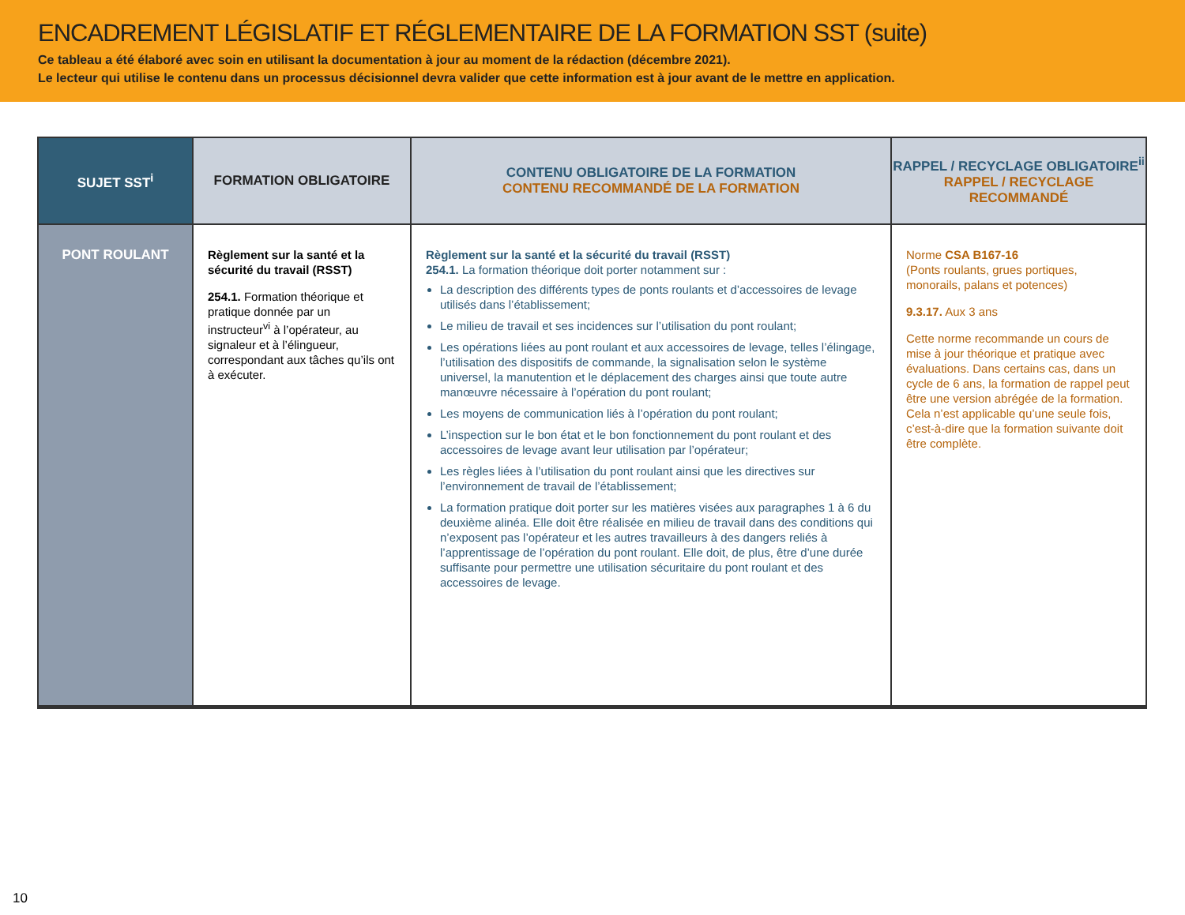ENCADREMENT LÉGISLATIF ET RÉGLEMENTAIRE DE LA FORMATION SST (suite)
Ce tableau a été élaboré avec soin en utilisant la documentation à jour au moment de la rédaction (décembre 2021).
Le lecteur qui utilise le contenu dans un processus décisionnel devra valider que cette information est à jour avant de le mettre en application.
| SUJET SST<sup>i</sup> | FORMATION OBLIGATOIRE | CONTENU OBLIGATOIRE DE LA FORMATION CONTENU RECOMMANDÉ DE LA FORMATION | RAPPEL / RECYCLAGE OBLIGATOIRE<sup>ii</sup> RAPPEL / RECYCLAGE RECOMMANDÉ |
| --- | --- | --- | --- |
| PONT ROULANT | Règlement sur la santé et la sécurité du travail (RSST) 254.1. Formation théorique et pratique donnée par un instructeur<sup>vi</sup> à l’opérateur, au signaleur et à l’élingueur, correspondant aux tâches qu’ils ont à exécuter. | Règlement sur la santé et la sécurité du travail (RSST) 254.1. La formation théorique doit porter notamment sur : La description des différents types de ponts roulants et d’accessoires de levage utilisés dans l’établissement; Le milieu de travail et ses incidences sur l’utilisation du pont roulant; Les opérations liées au pont roulant et aux accessoires de levage, telles l’élingage, l’utilisation des dispositifs de commande, la signalisation selon le système universel, la manutention et le déplacement des charges ainsi que toute autre manœuvre nécessaire à l’opération du pont roulant; Les moyens de communication liés à l’opération du pont roulant; L’inspection sur le bon état et le bon fonctionnement du pont roulant et des accessoires de levage avant leur utilisation par l’opérateur; Les règles liées à l’utilisation du pont roulant ainsi que les directives sur l’environnement de travail de l’établissement; La formation pratique doit porter sur les matières visées aux paragraphes 1 à 6 du deuxième alinéa. Elle doit être réalisée en milieu de travail dans des conditions qui n’exposent pas l’opérateur et les autres travailleurs à des dangers reliés à l’apprentissage de l’opération du pont roulant. Elle doit, de plus, être d’une durée suffisante pour permettre une utilisation sécuritaire du pont roulant et des accessoires de levage. | Norme CSA B167-16 (Ponts roulants, grues portiques, monorails, palans et potences) 9.3.17. Aux 3 ans Cette norme recommande un cours de mise à jour théorique et pratique avec évaluations. Dans certains cas, dans un cycle de 6 ans, la formation de rappel peut être une version abrégée de la formation. Cela n’est applicable qu’une seule fois, c’est-à-dire que la formation suivante doit être complète. |
10